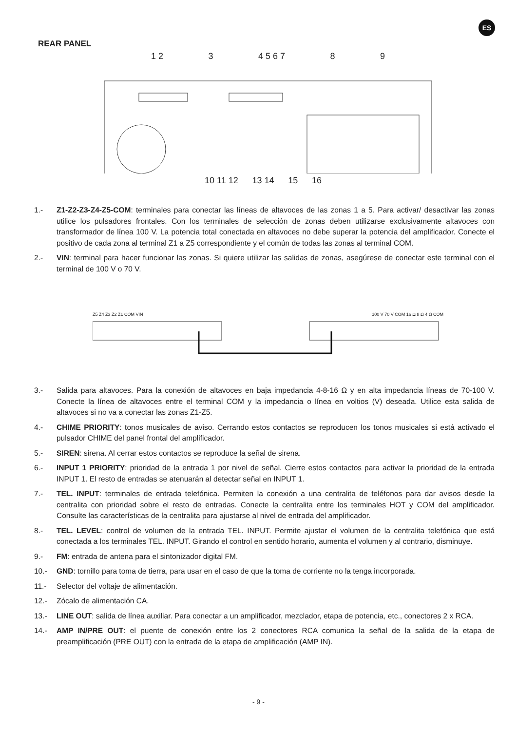ES
REAR PANEL
1 2 3 4 5 6 7 8 9
10 11 12 13 14 15 16
1.- Z1-Z2-Z3-Z4-Z5-COM: terminales para conectar las líneas de altavoces de las zonas 1 a 5. Para activar/ desactivar las zonas utilice los pulsadores frontales. Con los terminales de selección de zonas deben utilizarse exclusivamente altavoces con transformador de línea 100 V. La potencia total conectada en altavoces no debe superar la potencia del amplificador. Conecte el positivo de cada zona al terminal Z1 a Z5 correspondiente y el común de todas las zonas al terminal COM.
2.- VIN: terminal para hacer funcionar las zonas. Si quiere utilizar las salidas de zonas, asegúrese de conectar este terminal con el terminal de 100 V o 70 V.
Z5 Z4 Z3 Z2 Z1 COM VIN 100 V 70 V COM 16 Ω 8 Ω 4 Ω COM
3.- Salida para altavoces. Para la conexión de altavoces en baja impedancia 4-8-16 Ω y en alta impedancia líneas de 70-100 V. Conecte la línea de altavoces entre el terminal COM y la impedancia o línea en voltios (V) deseada. Utilice esta salida de altavoces si no va a conectar las zonas Z1-Z5.
4.- CHIME PRIORITY: tonos musicales de aviso. Cerrando estos contactos se reproducen los tonos musicales si está activado el pulsador CHIME del panel frontal del amplificador.
5.- SIREN: sirena. Al cerrar estos contactos se reproduce la señal de sirena.
6.- INPUT 1 PRIORITY: prioridad de la entrada 1 por nivel de señal. Cierre estos contactos para activar la prioridad de la entrada INPUT 1. El resto de entradas se atenuarán al detectar señal en INPUT 1.
7.- TEL. INPUT: terminales de entrada telefónica. Permiten la conexión a una centralita de teléfonos para dar avisos desde la centralita con prioridad sobre el resto de entradas. Conecte la centralita entre los terminales HOT y COM del amplificador. Consulte las características de la centralita para ajustarse al nivel de entrada del amplificador.
8.- TEL. LEVEL: control de volumen de la entrada TEL. INPUT. Permite ajustar el volumen de la centralita telefónica que está conectada a los terminales TEL. INPUT. Girando el control en sentido horario, aumenta el volumen y al contrario, disminuye.
9.- FM: entrada de antena para el sintonizador digital FM.
10.- GND: tornillo para toma de tierra, para usar en el caso de que la toma de corriente no la tenga incorporada.
11.- Selector del voltaje de alimentación.
12.- Zócalo de alimentación CA.
13.- LINE OUT: salida de línea auxiliar. Para conectar a un amplificador, mezclador, etapa de potencia, etc., conectores 2 x RCA.
14.- AMP IN/PRE OUT: el puente de conexión entre los 2 conectores RCA comunica la señal de la salida de la etapa de preamplificación (PRE OUT) con la entrada de la etapa de amplificación (AMP IN).
- 9 -